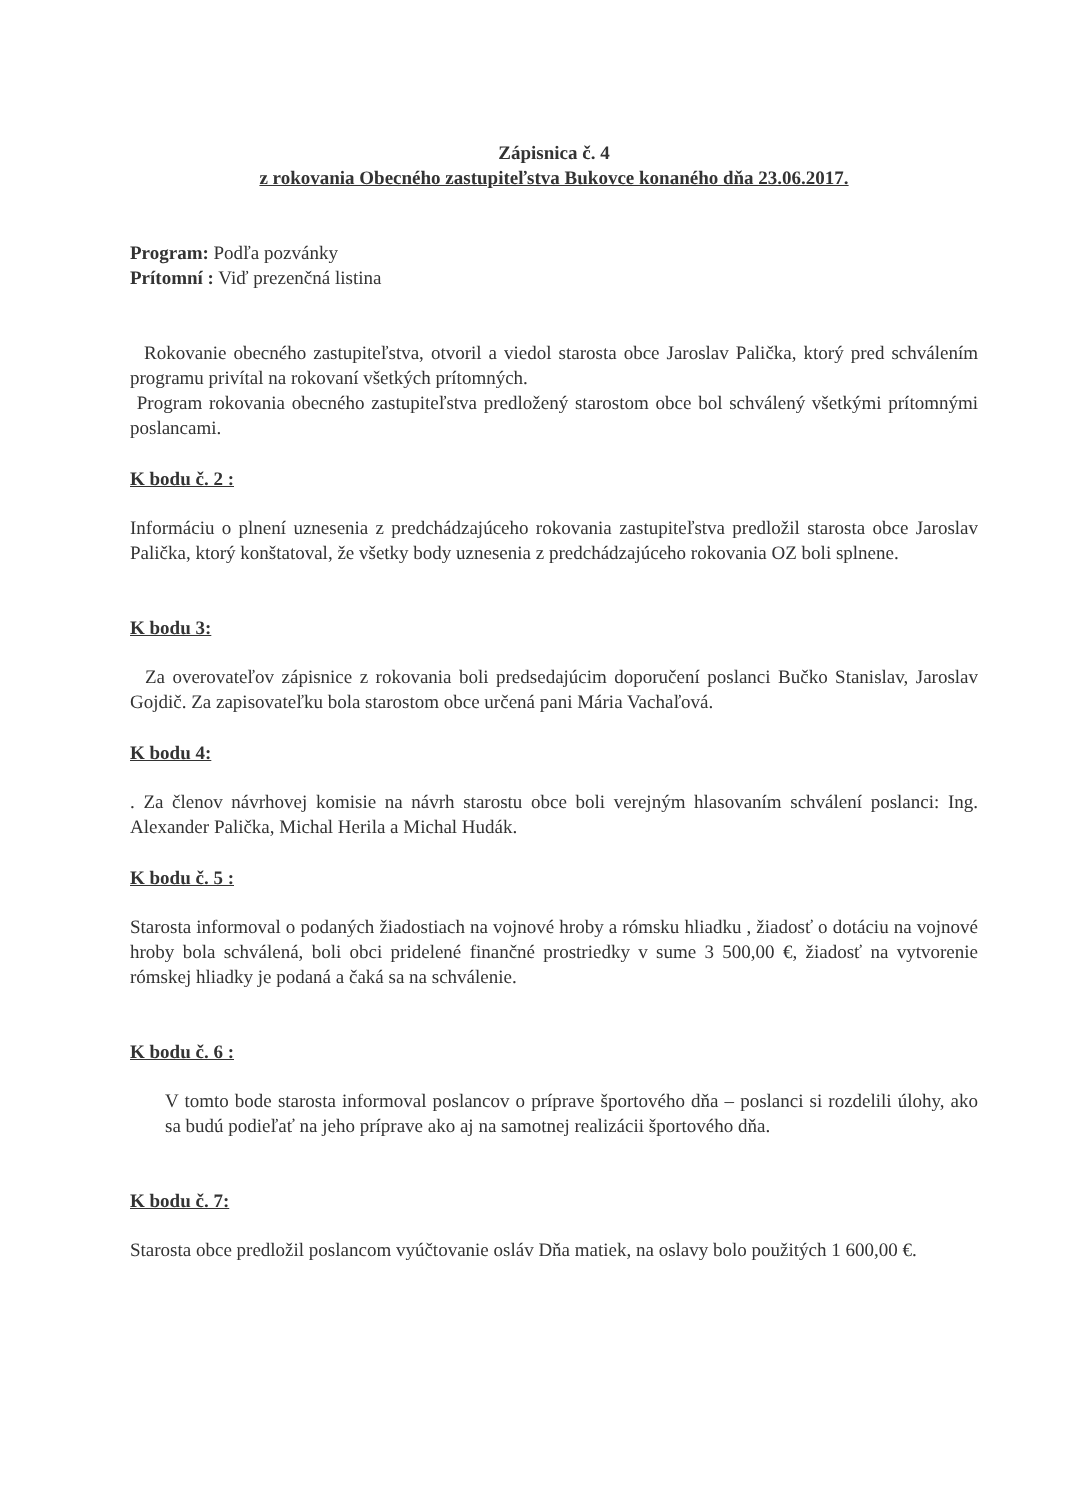Zápisnica č. 4
z rokovania Obecného zastupiteľstva Bukovce konaného dňa 23.06.2017.
Program: Podľa pozvánky
Prítomní : Viď prezenčná listina
Rokovanie obecného zastupiteľstva, otvoril a viedol starosta obce Jaroslav Palička, ktorý pred schválením programu privítal na rokovaní všetkých prítomných.
Program rokovania obecného zastupiteľstva predložený starostom obce bol schválený všetkými prítomnými poslancami.
K bodu č. 2 :
Informáciu o plnení uznesenia z predchádzajúceho rokovania zastupiteľstva predložil starosta obce Jaroslav Palička, ktorý konštatoval, že všetky body uznesenia z predchádzajúceho rokovania OZ boli splnene.
K bodu 3:
Za overovateľov zápisnice z rokovania boli predsedajúcim doporučení poslanci Bučko Stanislav, Jaroslav Gojdič. Za zapisovateľku bola starostom obce určená pani Mária Vachaľová.
K bodu 4:
. Za členov návrhovej komisie na návrh starostu obce boli verejným hlasovaním schválení poslanci: Ing. Alexander Palička, Michal Herila a Michal Hudák.
K bodu č. 5 :
Starosta informoval o podaných žiadostiach na vojnové hroby a rómsku hliadku , žiadosť o dotáciu na vojnové hroby bola schválená, boli obci pridelené finančné prostriedky v sume 3 500,00 €, žiadosť na vytvorenie rómskej hliadky je podaná a čaká sa na schválenie.
K bodu č. 6 :
V tomto bode starosta informoval poslancov o príprave športového dňa – poslanci si rozdelili úlohy, ako sa budú podieľať na jeho príprave ako aj na samotnej realizácii športového dňa.
K bodu č. 7:
Starosta obce predložil poslancom vyúčtovanie osláv Dňa matiek, na oslavy bolo použitých 1 600,00 €.